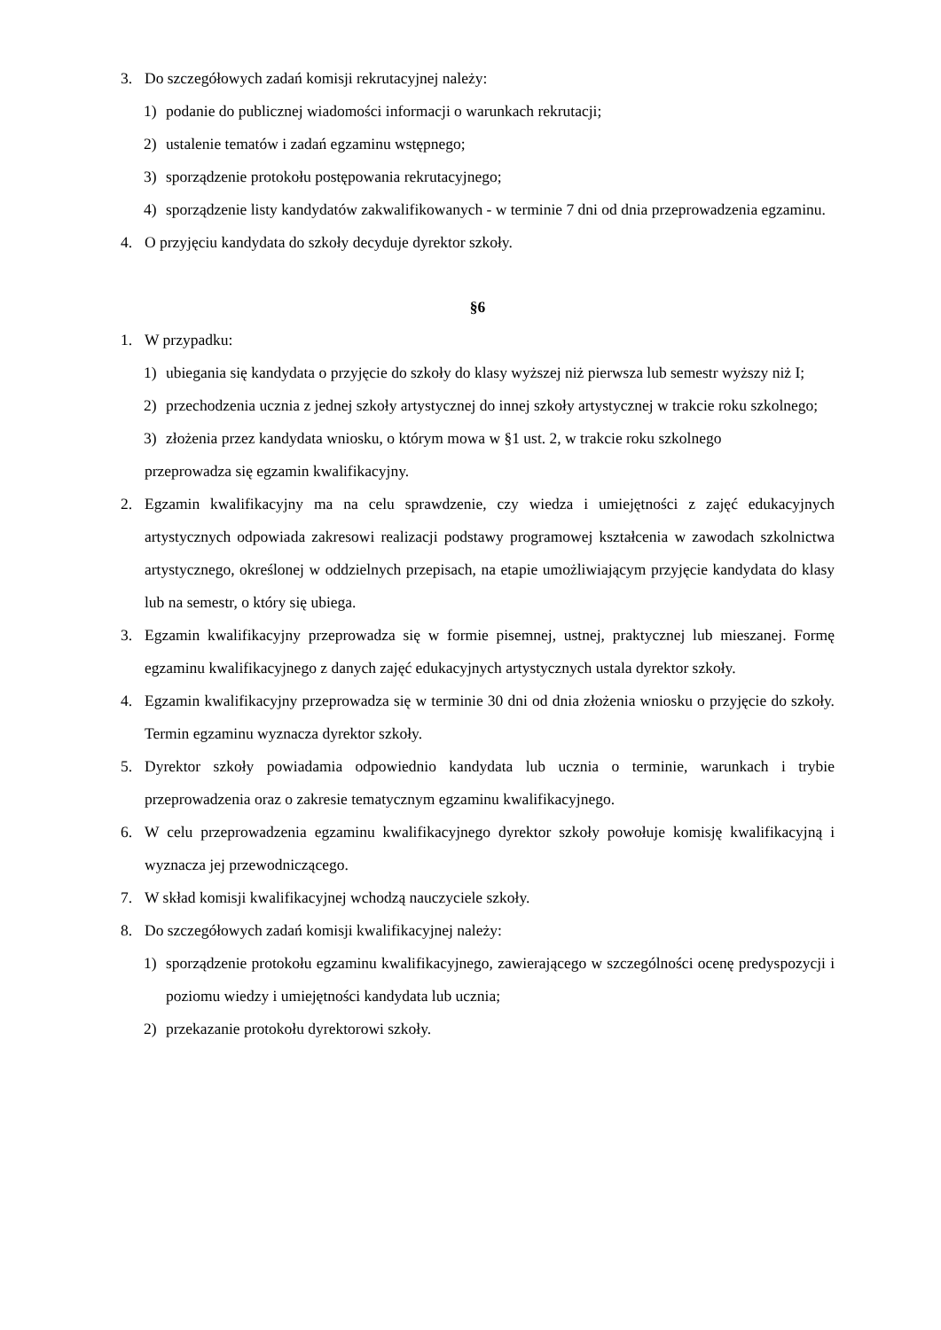3. Do szczegółowych zadań komisji rekrutacyjnej należy:
1) podanie do publicznej wiadomości informacji o warunkach rekrutacji;
2) ustalenie tematów i zadań egzaminu wstępnego;
3) sporządzenie protokołu postępowania rekrutacyjnego;
4) sporządzenie listy kandydatów zakwalifikowanych - w terminie 7 dni od dnia przeprowadzenia egzaminu.
4. O przyjęciu kandydata do szkoły decyduje dyrektor szkoły.
§6
1. W przypadku:
1) ubiegania się kandydata o przyjęcie do szkoły do klasy wyższej niż pierwsza lub semestr wyższy niż I;
2) przechodzenia ucznia z jednej szkoły artystycznej do innej szkoły artystycznej w trakcie roku szkolnego;
3) złożenia przez kandydata wniosku, o którym mowa w §1 ust. 2, w trakcie roku szkolnego
przeprowadza się egzamin kwalifikacyjny.
2. Egzamin kwalifikacyjny ma na celu sprawdzenie, czy wiedza i umiejętności z zajęć edukacyjnych artystycznych odpowiada zakresowi realizacji podstawy programowej kształcenia w zawodach szkolnictwa artystycznego, określonej w oddzielnych przepisach, na etapie umożliwiającym przyjęcie kandydata do klasy lub na semestr, o który się ubiega.
3. Egzamin kwalifikacyjny przeprowadza się w formie pisemnej, ustnej, praktycznej lub mieszanej. Formę egzaminu kwalifikacyjnego z danych zajęć edukacyjnych artystycznych ustala dyrektor szkoły.
4. Egzamin kwalifikacyjny przeprowadza się w terminie 30 dni od dnia złożenia wniosku o przyjęcie do szkoły. Termin egzaminu wyznacza dyrektor szkoły.
5. Dyrektor szkoły powiadamia odpowiednio kandydata lub ucznia o terminie, warunkach i trybie przeprowadzenia oraz o zakresie tematycznym egzaminu kwalifikacyjnego.
6. W celu przeprowadzenia egzaminu kwalifikacyjnego dyrektor szkoły powołuje komisję kwalifikacyjną i wyznacza jej przewodniczącego.
7. W skład komisji kwalifikacyjnej wchodzą nauczyciele szkoły.
8. Do szczegółowych zadań komisji kwalifikacyjnej należy:
1) sporządzenie protokołu egzaminu kwalifikacyjnego, zawierającego w szczególności ocenę predyspozycji i poziomu wiedzy i umiejętności kandydata lub ucznia;
2) przekazanie protokołu dyrektorowi szkoły.